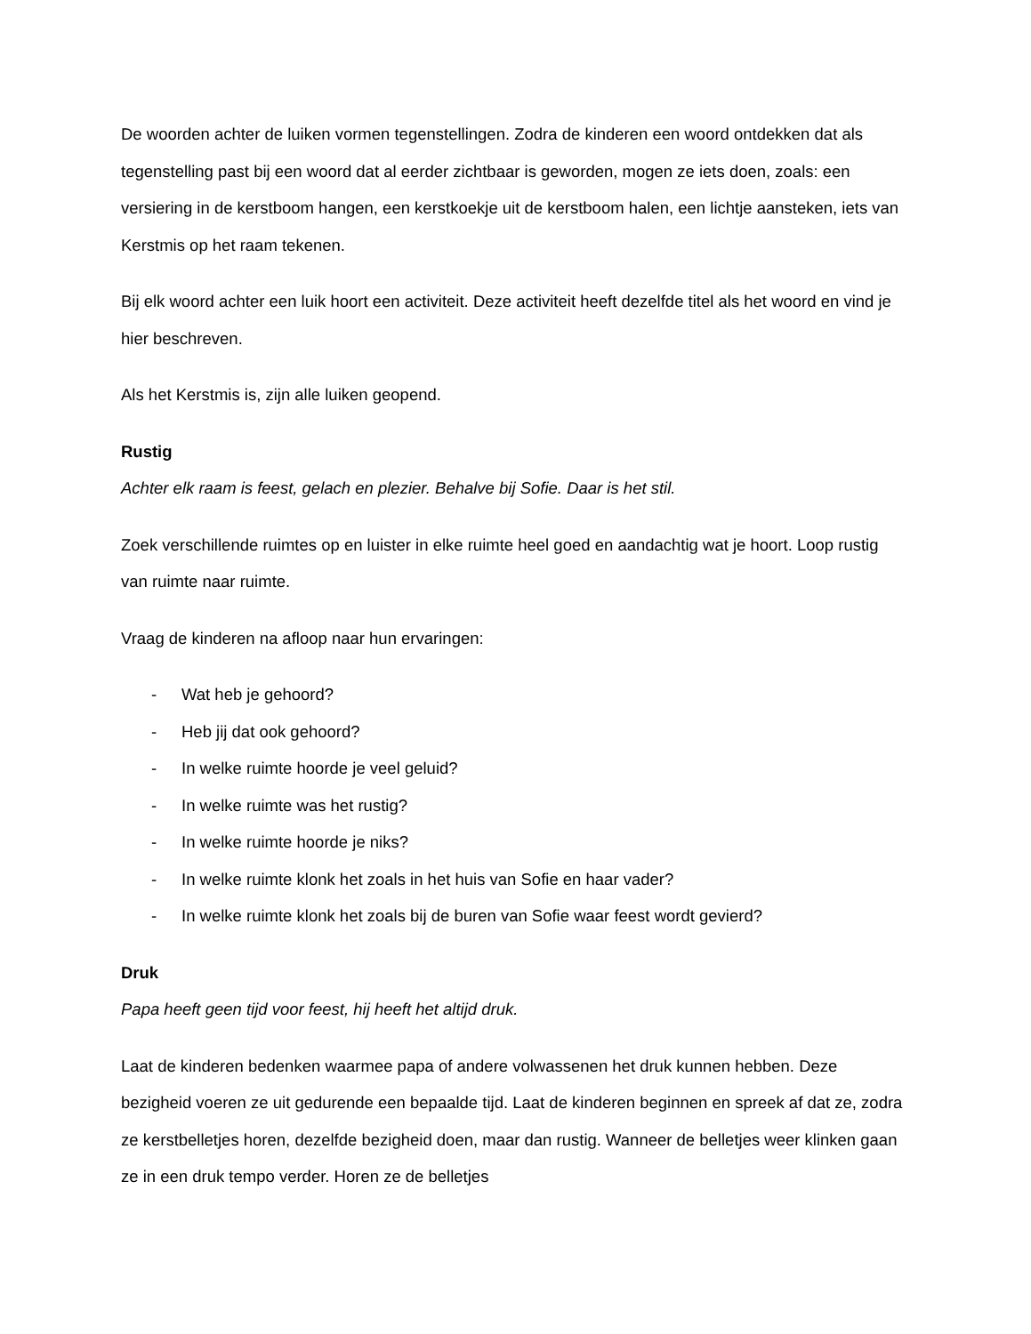De woorden achter de luiken vormen tegenstellingen. Zodra de kinderen een woord ontdekken dat als tegenstelling past bij een woord dat al eerder zichtbaar is geworden, mogen ze iets doen, zoals: een versiering in de kerstboom hangen, een kerstkoekje uit de kerstboom halen, een lichtje aansteken, iets van Kerstmis op het raam tekenen.
Bij elk woord achter een luik hoort een activiteit. Deze activiteit heeft dezelfde titel als het woord en vind je hier beschreven.
Als het Kerstmis is, zijn alle luiken geopend.
Rustig
Achter elk raam is feest, gelach en plezier. Behalve bij Sofie. Daar is het stil.
Zoek verschillende ruimtes op en luister in elke ruimte heel goed en aandachtig wat je hoort. Loop rustig van ruimte naar ruimte.
Vraag de kinderen na afloop naar hun ervaringen:
- Wat heb je gehoord?
- Heb jij dat ook gehoord?
- In welke ruimte hoorde je veel geluid?
- In welke ruimte was het rustig?
- In welke ruimte hoorde je niks?
- In welke ruimte klonk het zoals in het huis van Sofie en haar vader?
- In welke ruimte klonk het zoals bij de buren van Sofie waar feest wordt gevierd?
Druk
Papa heeft geen tijd voor feest, hij heeft het altijd druk.
Laat de kinderen bedenken waarmee papa of andere volwassenen het druk kunnen hebben. Deze bezigheid voeren ze uit gedurende een bepaalde tijd. Laat de kinderen beginnen en spreek af dat ze, zodra ze kerstbelletjes horen, dezelfde bezigheid doen, maar dan rustig. Wanneer de belletjes weer klinken gaan ze in een druk tempo verder. Horen ze de belletjes